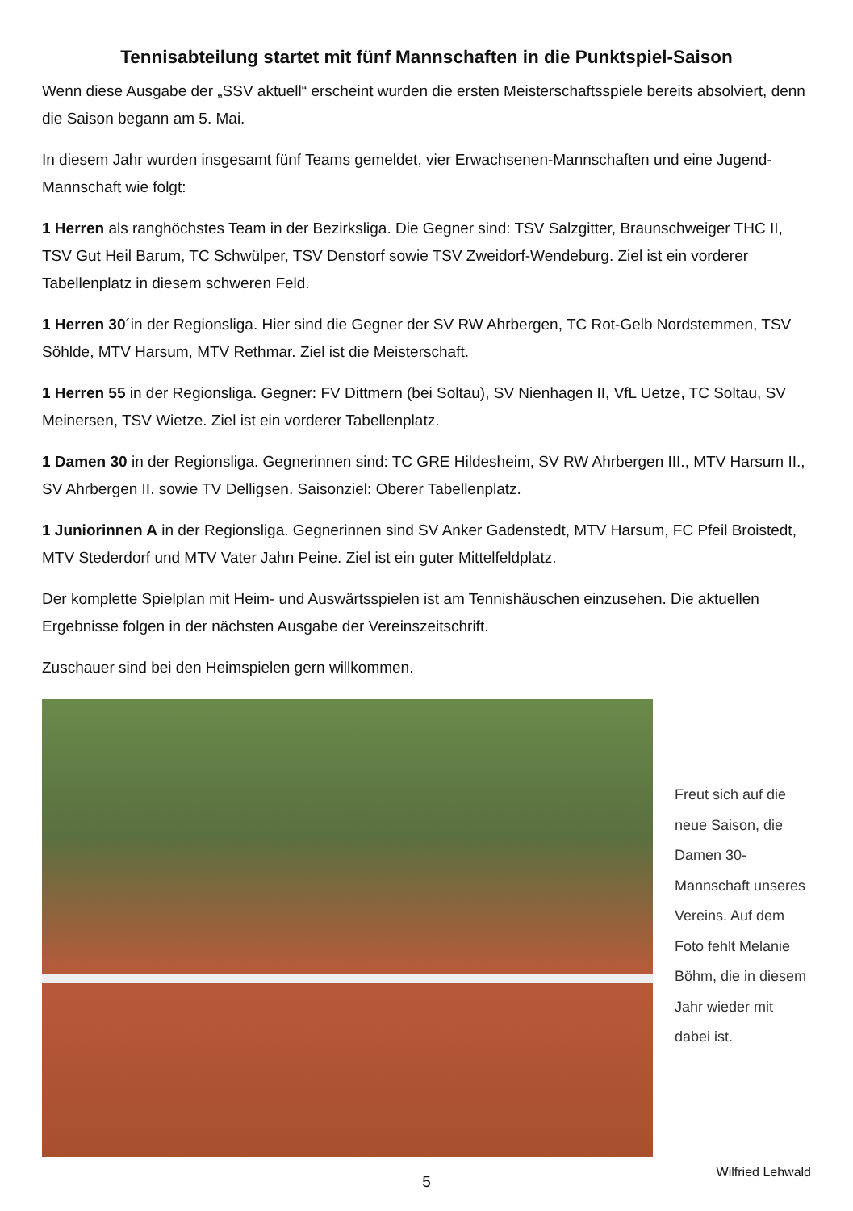Tennisabteilung startet mit fünf Mannschaften in die Punktspiel-Saison
Wenn diese Ausgabe der „SSV aktuell“ erscheint wurden die ersten Meisterschaftsspiele bereits absolviert, denn die Saison begann am 5. Mai.
In diesem Jahr wurden insgesamt fünf Teams gemeldet, vier Erwachsenen-Mannschaften und eine Jugend-Mannschaft wie folgt:
1 Herren als ranghöchstes Team in der Bezirksliga. Die Gegner sind: TSV Salzgitter, Braunschweiger THC II, TSV Gut Heil Barum, TC Schwülper, TSV Denstorf sowie TSV Zweidorf-Wendeburg. Ziel ist ein vorderer Tabellenplatz in diesem schweren Feld.
1 Herren 30´in der Regionsliga. Hier sind die Gegner der SV RW Ahrbergen, TC Rot-Gelb Nordstemmen, TSV Söhlde, MTV Harsum, MTV Rethmar. Ziel ist die Meisterschaft.
1 Herren 55 in der Regionsliga. Gegner: FV Dittmern (bei Soltau), SV Nienhagen II, VfL Uetze, TC Soltau, SV Meinersen, TSV Wietze. Ziel ist ein vorderer Tabellenplatz.
1 Damen 30 in der Regionsliga. Gegnerinnen sind: TC GRE Hildesheim, SV RW Ahrbergen III., MTV Harsum II., SV Ahrbergen II. sowie TV Delligsen. Saisonziel: Oberer Tabellenplatz.
1 Juniorinnen A in der Regionsliga. Gegnerinnen sind SV Anker Gadenstedt, MTV Harsum, FC Pfeil Broistedt, MTV Stederdorf und MTV Vater Jahn Peine. Ziel ist ein guter Mittelfeldplatz.
Der komplette Spielplan mit Heim- und Auswärtsspielen ist am Tennishäuschen einzusehen. Die aktuellen Ergebnisse folgen in der nächsten Ausgabe der Vereinszeitschrift.
Zuschauer sind bei den Heimspielen gern willkommen.
Freut sich auf die neue Saison, die Damen 30-Mannschaft unseres Vereins. Auf dem Foto fehlt Melanie Böhm, die in diesem Jahr wieder mit dabei ist.
Wilfried Lehwald
5